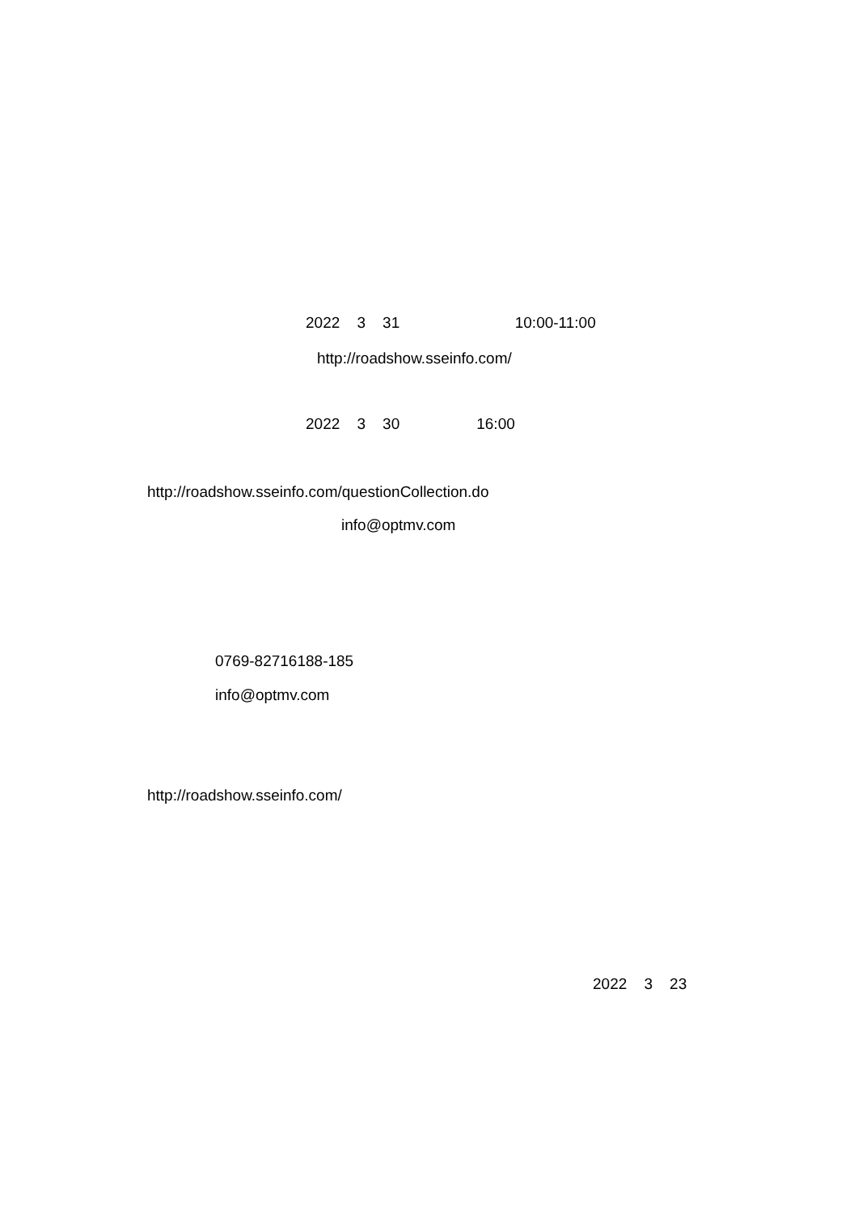2022 3 31 10:00-11:00
http://roadshow.sseinfo.com/
2022 3 30 16:00
http://roadshow.sseinfo.com/questionCollection.do
info@optmv.com
0769-82716188-185
info@optmv.com
http://roadshow.sseinfo.com/
2022 3 23